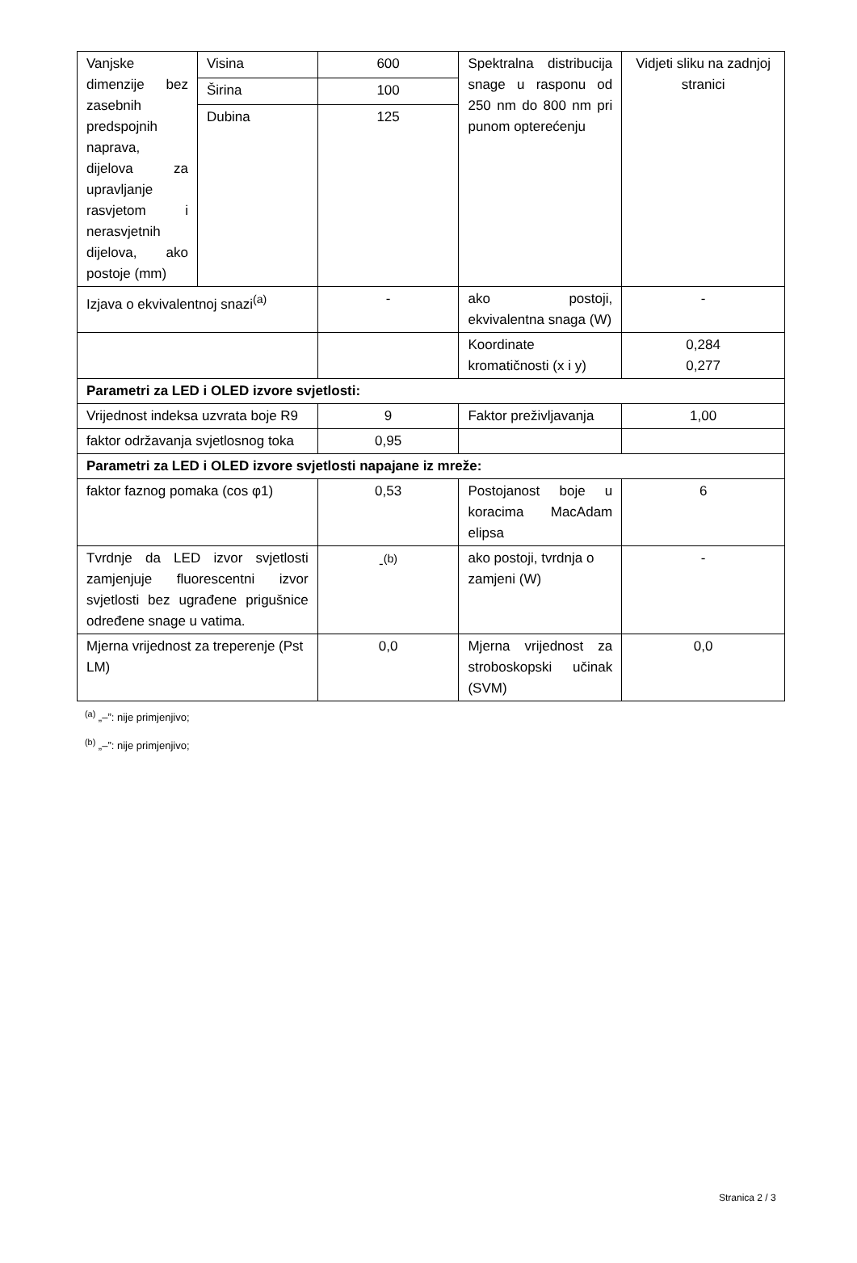| Vanjske dimenzije bez zasebnih predspojnih naprava, dijelova za upravljanje rasvjetom i nerasvjetnih dijelova, ako postoje (mm) | Visina | 600 | Spektralna distribucija snage u rasponu od 250 nm do 800 nm pri punom opterećenju | Vidjeti sliku na zadnjoj stranici |
| | Širina | 100 | | |
| | Dubina | 125 | | |
| Izjava o ekvivalentnoj snazi<sup>(a)</sup> | | - | ako postoji, ekvivalentna snaga (W) | - |
| | | | Koordinate kromatičnosti (x i y) | 0,284 0,277 |
| Parametri za LED i OLED izvore svjetlosti: | | | | |
| Vrijednost indeksa uzvrata boje R9 | | 9 | Faktor preživljavanja | 1,00 |
| faktor održavanja svjetlosnog toka | | 0,95 | | |
| Parametri za LED i OLED izvore svjetlosti napajane iz mreže: | | | | |
| faktor faznog pomaka (cos φ1) | | 0,53 | Postojanost boje u koracima MacAdam elipsa | 6 |
| Tvrdnje da LED izvor svjetlosti zamjenjuje fluorescentni izvor svjetlosti bez ugrađene prigušnice određene snage u vatima. | | -<sup>(b)</sup> | ako postoji, tvrdnja o zamjeni (W) | - |
| Mjerna vrijednost za treperenje (Pst LM) | | 0,0 | Mjerna vrijednost za stroboskopski učinak (SVM) | 0,0 |
<sup>(a)</sup> „–”: nije primjenjivo;
<sup>(b)</sup> „–”: nije primjenjivo;
Stranica 2 / 3